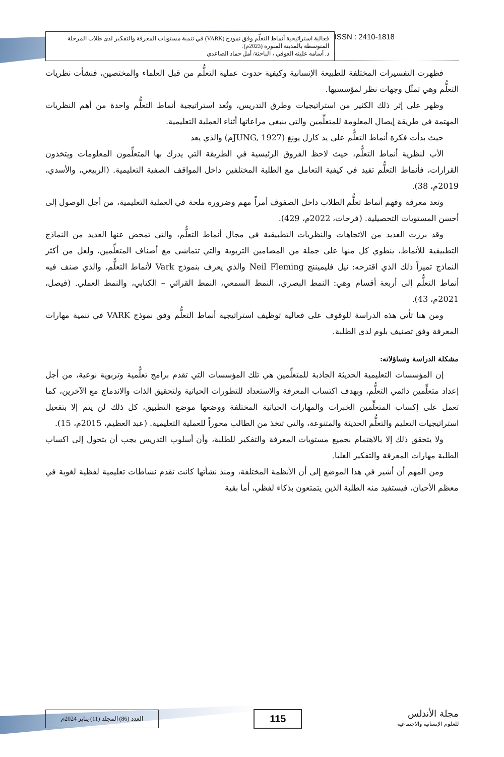فعالية استراتيجية أنماط التعلّم وفق نموذج (VARK) في تنمية مستويات المعرفة والتفكير لدى طلاب المرحلة المتوسطة بالمدينة المنورة (2023م).
د. أسامه عليثه العوفي ، الباحثة/ أمل حماد الصاعدي
ISSN : 2410-1818
فظهرت التفسيرات المختلفة للطبيعة الإنسانية وكيفية حدوث عملية التعلُّم من قبل العلماء والمختصين، فنشأت نظريات التعلُّم وهي تمثّل وجهات نظر لمؤسسيها.
وظهر على إثر ذلك الكثير من استراتيجيات وطرق التدريس، وتُعد استراتيجية أنماط التعلُّم واحدة من أهم النظريات المهتمة في طريقة إيصال المعلومة للمتعلِّمين والتي ينبغي مراعاتها أثناء العملية التعليمية.
حيث بدأت فكرة أنماط التعلُّم على يد كارل يونغ (JUNG, 1927م) والذي يعد
الأب لنظرية أنماط التعلُّم، حيث لاحظ الفروق الرئيسية في الطريقة التي يدرك بها المتعلِّمون المعلومات ويتخذون القرارات، فأنماط التعلُّم تفيد في كيفية التعامل مع الطلبة المختلفين داخل المواقف الصفية التعليمية. (الربيعي، والأسدي، 2019م، 38).
وتعد معرفة وفهم أنماط تعلُّم الطلاب داخل الصفوف أمراً مهم وضرورة ملحة في العملية التعليمية، من أجل الوصول إلى أحسن المستويات التحصيلية. (فرحات، 2022م، 429).
وقد برزت العديد من الاتجاهات والنظريات التطبيقية في مجال أنماط التعلُّم، والتي تمحض عنها العديد من النماذج التطبيقية للأنماط، ينطوي كل منها على جملة من المضامين التربوية والتي تتماشى مع أصناف المتعلِّمين، ولعل من أكثر النماذج تميزاً ذلك الذي اقترحه: نيل فليميننج Neil Fleming والذي يعرف بنموذج Vark لأنماط التعلُّم، والذي صنف فيه أنماط التعلُّم إلى أربعة أقسام وهي: النمط البصري، النمط السمعي، النمط القرائي – الكتابي، والنمط العملي. (فيصل، 2021م، 43).
ومن هنا تأتي هذه الدراسة للوقوف على فعالية توظيف استراتيجية أنماط التعلُّم وفق نموذج VARK في تنمية مهارات المعرفة وفق تصنيف بلوم لدى الطلبة.
مشكلة الدراسة وتساؤلاته:
إن المؤسسات التعليمية الحديثة الجاذبة للمتعلِّمين هي تلك المؤسسات التي تقدم برامج تعلُّمية وتربوية نوعية، من أجل إعداد متعلِّمين دائمي التعلُّم، وبهدف اكتساب المعرفة والاستعداد للتطورات الحياتية ولتحقيق الذات والاندماج مع الآخرين، كما تعمل على إكساب المتعلِّمين الخبرات والمهارات الحياتية المختلفة ووضعها موضع التطبيق، كل ذلك لن يتم إلا بتفعيل استراتيجيات التعليم والتعلُّم الحديثة والمتنوعة، والتي تتخذ من الطالب محوراً للعملية التعليمية. (عبد العظيم، 2015م، 15).
ولا يتحقق ذلك إلا بالاهتمام بجميع مستويات المعرفة والتفكير للطلبة، وأن أسلوب التدريس يجب أن يتحول إلى اكساب الطلبة مهارات المعرفة والتفكير العليا.
ومن المهم أن أشير في هذا الموضع إلى أن الأنظمة المختلفة، ومنذ نشأتها كانت تقدم نشاطات تعليمية لفظية لغوية في معظم الأحيان، فيستفيد منه الطلبة الذين يتمتعون بذكاء لفظي، أما بقية
العدد (86) المجلد (11) يناير 2024م
115
مجلة الأندلس
للعلوم الإنسانية والاجتماعية